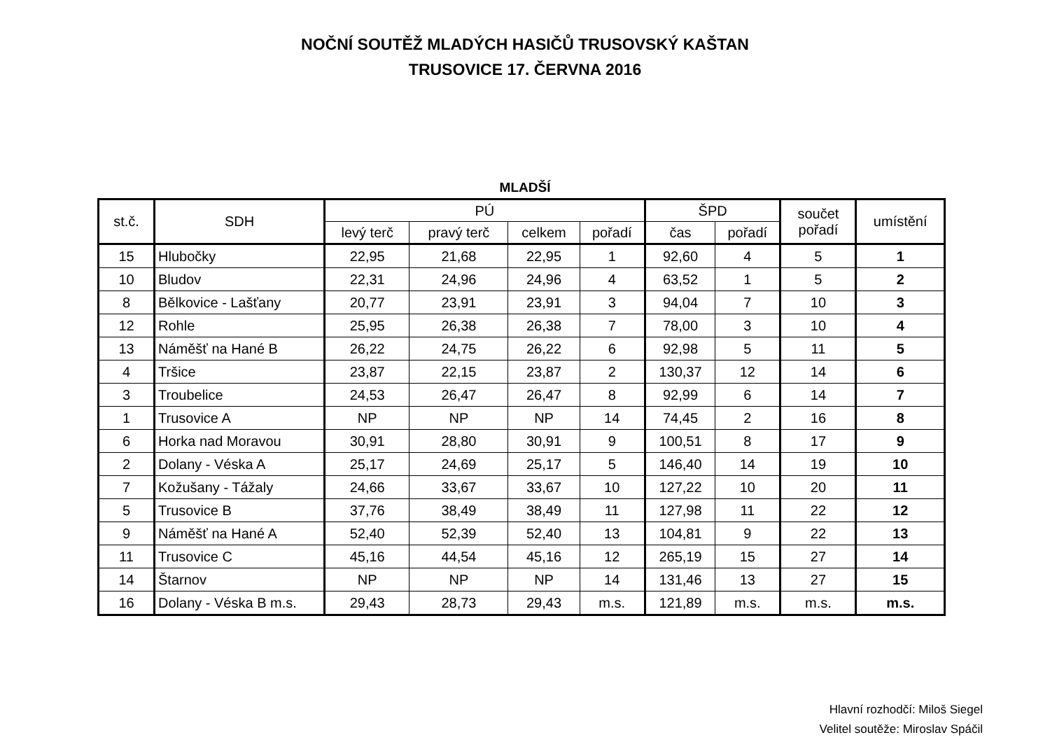NOČNÍ SOUTĚŽ MLADÝCH HASIČŮ TRUSOVSKÝ KAŠTAN
TRUSOVICE 17. ČERVNA 2016
MLADŠÍ
| st.č. | SDH | PÚ | | | | ŠPD | | součet pořadí | umístění |
| --- | --- | --- | --- | --- | --- | --- | --- | --- | --- |
| | | levý terč | pravý terč | celkem | pořadí | čas | pořadí | | |
| 15 | Hlubočky | 22,95 | 21,68 | 22,95 | 1 | 92,60 | 4 | 5 | 1 |
| 10 | Bludov | 22,31 | 24,96 | 24,96 | 4 | 63,52 | 1 | 5 | 2 |
| 8 | Bělkovice - Lašťany | 20,77 | 23,91 | 23,91 | 3 | 94,04 | 7 | 10 | 3 |
| 12 | Rohle | 25,95 | 26,38 | 26,38 | 7 | 78,00 | 3 | 10 | 4 |
| 13 | Náměšť na Hané B | 26,22 | 24,75 | 26,22 | 6 | 92,98 | 5 | 11 | 5 |
| 4 | Tršice | 23,87 | 22,15 | 23,87 | 2 | 130,37 | 12 | 14 | 6 |
| 3 | Troubelice | 24,53 | 26,47 | 26,47 | 8 | 92,99 | 6 | 14 | 7 |
| 1 | Trusovice A | NP | NP | NP | 14 | 74,45 | 2 | 16 | 8 |
| 6 | Horka nad Moravou | 30,91 | 28,80 | 30,91 | 9 | 100,51 | 8 | 17 | 9 |
| 2 | Dolany - Véska A | 25,17 | 24,69 | 25,17 | 5 | 146,40 | 14 | 19 | 10 |
| 7 | Kožušany - Tážaly | 24,66 | 33,67 | 33,67 | 10 | 127,22 | 10 | 20 | 11 |
| 5 | Trusovice B | 37,76 | 38,49 | 38,49 | 11 | 127,98 | 11 | 22 | 12 |
| 9 | Náměšť na Hané A | 52,40 | 52,39 | 52,40 | 13 | 104,81 | 9 | 22 | 13 |
| 11 | Trusovice C | 45,16 | 44,54 | 45,16 | 12 | 265,19 | 15 | 27 | 14 |
| 14 | Štarnov | NP | NP | NP | 14 | 131,46 | 13 | 27 | 15 |
| 16 | Dolany - Véska B m.s. | 29,43 | 28,73 | 29,43 | m.s. | 121,89 | m.s. | m.s. | m.s. |
Hlavní rozhodčí: Miloš Siegel
Velitel soutěže: Miroslav Spáčil